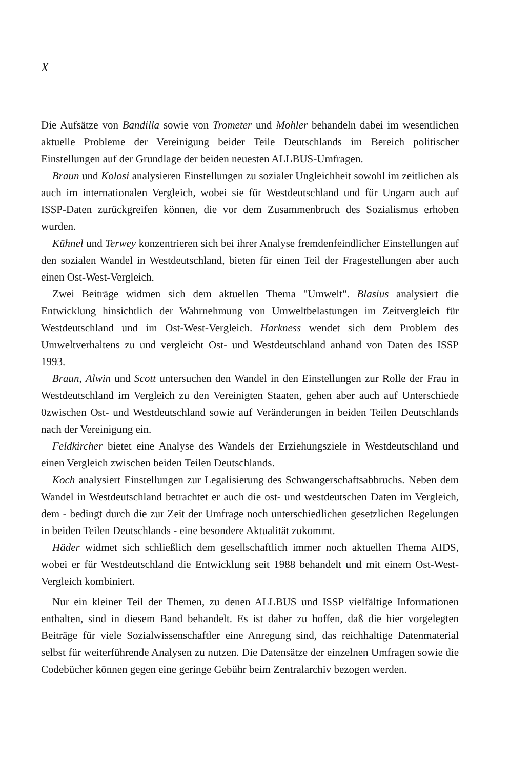X
Die Aufsätze von Bandilla sowie von Trometer und Mohler behandeln dabei im wesentlichen aktuelle Probleme der Vereinigung beider Teile Deutschlands im Bereich politischer Einstellungen auf der Grundlage der beiden neuesten ALLBUS-Umfragen.
Braun und Kolosi analysieren Einstellungen zu sozialer Ungleichheit sowohl im zeitlichen als auch im internationalen Vergleich, wobei sie für Westdeutschland und für Ungarn auch auf ISSP-Daten zurückgreifen können, die vor dem Zusammenbruch des Sozialismus erhoben wurden.
Kühnel und Terwey konzentrieren sich bei ihrer Analyse fremdenfeindlicher Einstellungen auf den sozialen Wandel in Westdeutschland, bieten für einen Teil der Fragestellungen aber auch einen Ost-West-Vergleich.
Zwei Beiträge widmen sich dem aktuellen Thema "Umwelt". Blasius analysiert die Entwicklung hinsichtlich der Wahrnehmung von Umweltbelastungen im Zeitvergleich für Westdeutschland und im Ost-West-Vergleich. Harkness wendet sich dem Problem des Umweltverhaltens zu und vergleicht Ost- und Westdeutschland anhand von Daten des ISSP 1993.
Braun, Alwin und Scott untersuchen den Wandel in den Einstellungen zur Rolle der Frau in Westdeutschland im Vergleich zu den Vereinigten Staaten, gehen aber auch auf Unterschiede 0zwischen Ost- und Westdeutschland sowie auf Veränderungen in beiden Teilen Deutschlands nach der Vereinigung ein.
Feldkircher bietet eine Analyse des Wandels der Erziehungsziele in Westdeutschland und einen Vergleich zwischen beiden Teilen Deutschlands.
Koch analysiert Einstellungen zur Legalisierung des Schwangerschaftsabbruchs. Neben dem Wandel in Westdeutschland betrachtet er auch die ost- und westdeutschen Daten im Vergleich, dem - bedingt durch die zur Zeit der Umfrage noch unterschiedlichen gesetzlichen Regelungen in beiden Teilen Deutschlands - eine besondere Aktualität zukommt.
Häder widmet sich schließlich dem gesellschaftlich immer noch aktuellen Thema AIDS, wobei er für Westdeutschland die Entwicklung seit 1988 behandelt und mit einem Ost-West-Vergleich kombiniert.
Nur ein kleiner Teil der Themen, zu denen ALLBUS und ISSP vielfältige Informationen enthalten, sind in diesem Band behandelt. Es ist daher zu hoffen, daß die hier vorgelegten Beiträge für viele Sozialwissenschaftler eine Anregung sind, das reichhaltige Datenmaterial selbst für weiterführende Analysen zu nutzen. Die Datensätze der einzelnen Umfragen sowie die Codebücher können gegen eine geringe Gebühr beim Zentralarchiv bezogen werden.